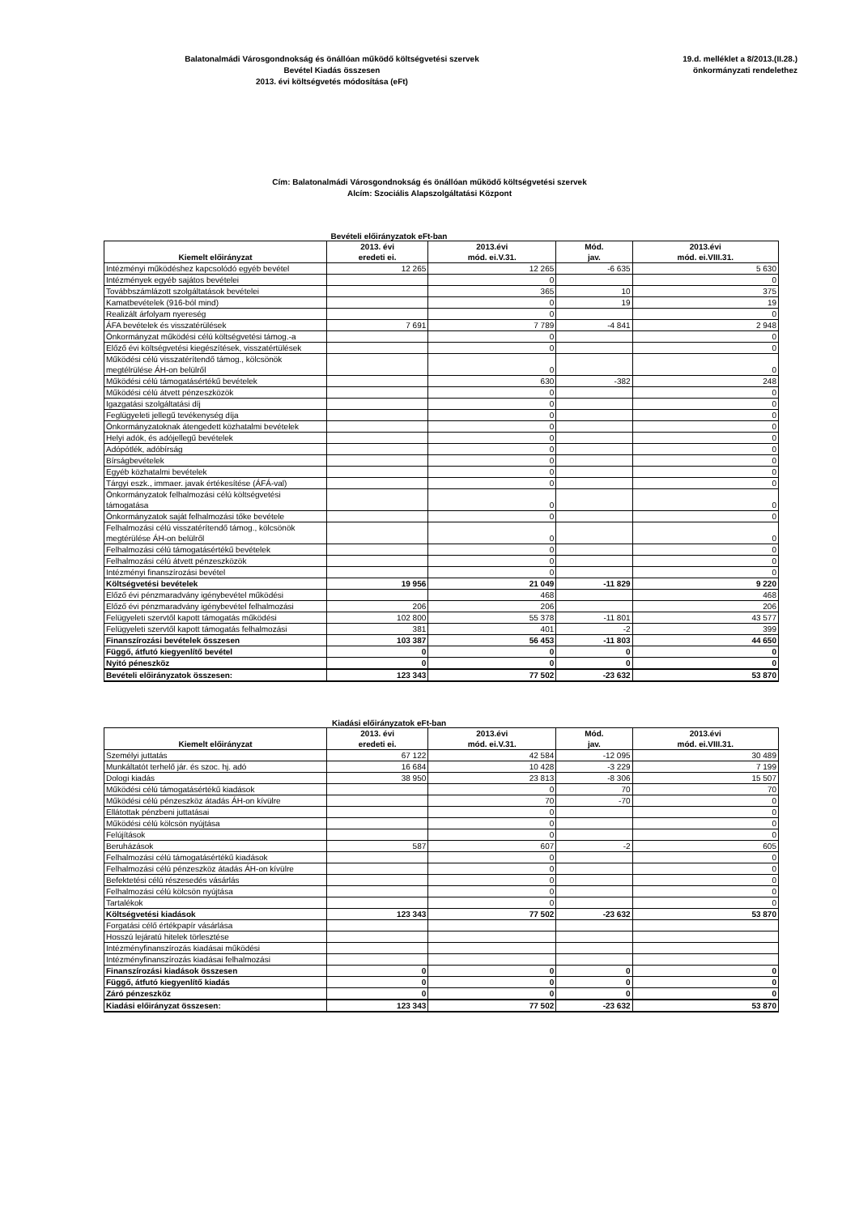Balatonalmádi Városgondnokság és önállóan működő költségvetési szervek
Bevétel Kiadás összesen
2013. évi költségvetés módosítása (eFt)
19.d. melléklet a 8/2013.(II.28.)
önkormányzati rendelethez
Cím: Balatonalmádi Városgondnokság és önállóan működő költségvetési szervek
Alcím: Szociális Alapszolgáltatási Központ
Bevételi előirányzatok eFt-ban
| Kiemelt előirányzat | 2013. évi eredeti ei. | 2013.évi mód. ei.V.31. | Mód. jav. | 2013.évi mód. ei.VIII.31. |
| --- | --- | --- | --- | --- |
| Intézményi működéshez kapcsolódó egyéb bevétel | 12 265 | 12 265 | -6 635 | 5 630 |
| Intézmények egyéb sajátos bevételei | | 0 | | 0 |
| Továbbszámlázott szolgáltatások bevételei | | 365 | 10 | 375 |
| Kamatbevételek (916-ból mind) | | 0 | 19 | 19 |
| Realizált árfolyam nyereség | | 0 | | 0 |
| ÁFA bevételek és visszatérülések | 7 691 | 7 789 | -4 841 | 2 948 |
| Önkormányzat működési célú költségvetési támog.-a | | 0 | | 0 |
| Előző évi költségvetési kiegészítések, visszatértülések | | 0 | | 0 |
| Működési célú visszatérítendő támog., kölcsönök megtélrülése ÁH-on belülről | | 0 | | 0 |
| Működési célú támogatásértékű bevételek | | 630 | -382 | 248 |
| Működési célú átvett pénzeszközök | | 0 | | 0 |
| Igazgatási szolgáltatási díj | | 0 | | 0 |
| Feglügyeleti jellegű tevékenység díja | | 0 | | 0 |
| Önkormányzatoknak átengedett közhatalmi bevételek | | 0 | | 0 |
| Helyi adók, és adójellegű bevételek | | 0 | | 0 |
| Adópótlék, adóbírság | | 0 | | 0 |
| Bírságbevételek | | 0 | | 0 |
| Egyéb közhatalmi bevételek | | 0 | | 0 |
| Tárgyi eszk., immaer. javak értékesítése (ÁFÁ-val) | | 0 | | 0 |
| Önkormányzatok felhalmozási célú költségvetési támogatása | | 0 | | 0 |
| Önkormányzatok saját felhalmozási tőke bevétele | | 0 | | 0 |
| Felhalmozási célú visszatérítendő támog., kölcsönök megtérülése ÁH-on belülről | | 0 | | 0 |
| Felhalmozási célú támogatásértékű bevételek | | 0 | | 0 |
| Felhalmozási célú átvett pénzeszközök | | 0 | | 0 |
| Intézményi finanszírozási bevétel | | 0 | | 0 |
| Költségvetési bevételek | 19 956 | 21 049 | -11 829 | 9 220 |
| Előző évi pénzmaradvány igénybevétel működési | | 468 | | 468 |
| Előző évi pénzmaradvány igénybevétel felhalmozási | 206 | 206 | | 206 |
| Felügyeleti szervtől kapott támogatás működési | 102 800 | 55 378 | -11 801 | 43 577 |
| Felügyeleti szervtől kapott támogatás felhalmozási | 381 | 401 | -2 | 399 |
| Finanszírozási bevételek összesen | 103 387 | 56 453 | -11 803 | 44 650 |
| Függő, átfutó kiegyenlítő bevétel | 0 | 0 | 0 | 0 |
| Nyitó péneszköz | 0 | 0 | 0 | 0 |
| Bevételi előirányzatok összesen: | 123 343 | 77 502 | -23 632 | 53 870 |
Kiadási előirányzatok eFt-ban
| Kiemelt előirányzat | 2013. évi eredeti ei. | 2013.évi mód. ei.V.31. | Mód. jav. | 2013.évi mód. ei.VIII.31. |
| --- | --- | --- | --- | --- |
| Személyi juttatás | 67 122 | 42 584 | -12 095 | 30 489 |
| Munkáltatót terhelő jár. és szoc. hj. adó | 16 684 | 10 428 | -3 229 | 7 199 |
| Dologi kiadás | 38 950 | 23 813 | -8 306 | 15 507 |
| Működési célú támogatásértékű kiadások | | 0 | 70 | 70 |
| Működési célú pénzeszköz átadás ÁH-on kívülre | | 70 | -70 | 0 |
| Ellátottak pénzbeni juttatásai | | 0 | | 0 |
| Működési célú kölcsön nyújtása | | 0 | | 0 |
| Felújítások | | 0 | | 0 |
| Beruházások | 587 | 607 | -2 | 605 |
| Felhalmozási célú támogatásértékű kiadások | | 0 | | 0 |
| Felhalmozási célú pénzeszköz átadás ÁH-on kívülre | | 0 | | 0 |
| Befektetési célú részesedés vásárlás | | 0 | | 0 |
| Felhalmozási célú kölcsön nyújtása | | 0 | | 0 |
| Tartalékok | | 0 | | 0 |
| Költségvetési kiadások | 123 343 | 77 502 | -23 632 | 53 870 |
| Forgatási célő értékpapír vásárlása | | | | |
| Hosszú lejáratú hitelek törlesztése | | | | |
| Intézményfinanszírozás kiadásai működési | | | | |
| Intézményfinanszírozás kiadásai felhalmozási | | | | |
| Finanszírozási kiadások összesen | 0 | 0 | 0 | 0 |
| Függő, átfutó kiegyenlítő kiadás | 0 | 0 | 0 | 0 |
| Záró pénzeszköz | 0 | 0 | 0 | 0 |
| Kiadási előirányzat összesen: | 123 343 | 77 502 | -23 632 | 53 870 |